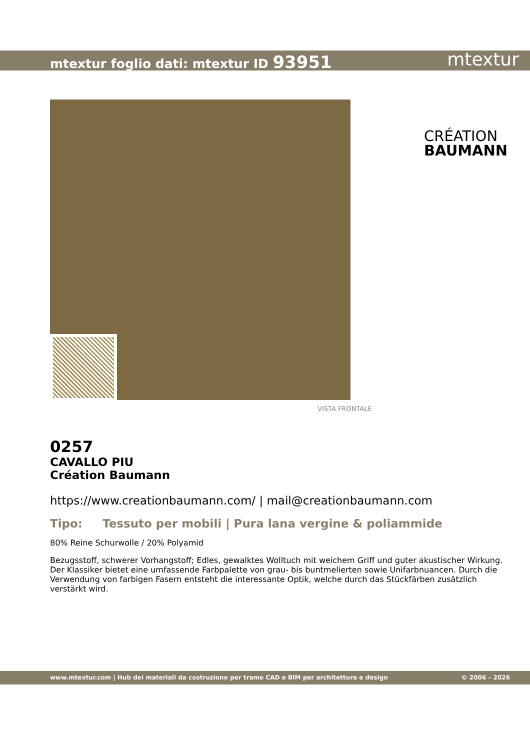mtextur foglio dati: mtextur ID 93951
mtextur
CRÉATION
BAUMANN
VISTA FRONTALE
0257
CAVALLO PIU
Création Baumann
https://www.creationbaumann.com/ | mail@creationbaumann.com
Tipo: Tessuto per mobili | Pura lana vergine & poliammide
80% Reine Schurwolle / 20% Polyamid
Bezugsstoff, schwerer Vorhangstoff; Edles, gewalktes Wolltuch mit weichem Griff und guter akustischer Wirkung. Der Klassiker bietet eine umfassende Farbpalette von grau- bis buntmelierten sowie Unifarbnuancen. Durch die Verwendung von farbigen Fasern entsteht die interessante Optik, welche durch das Stückfärben zusätzlich verstärkt wird.
www.mtextur.com | Hub dei materiali da costruzione per trame CAD e BIM per architettura e design © 2006 – 2026